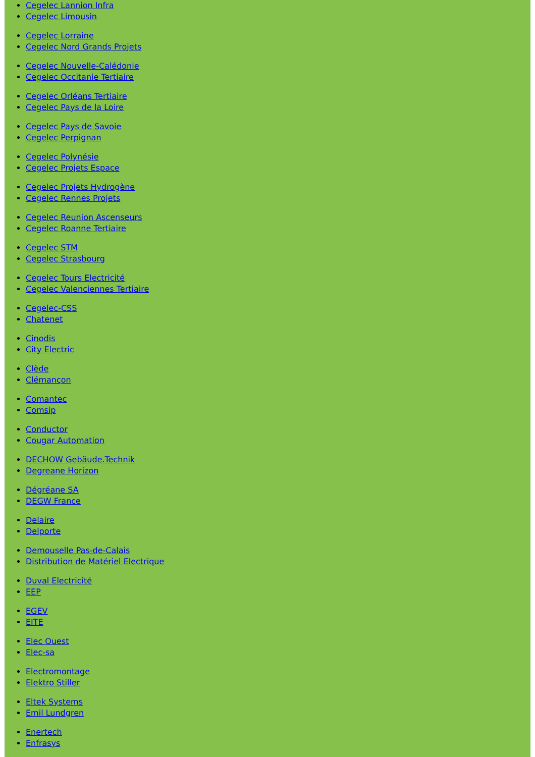Cegelec Lannion Infra
Cegelec Limousin
Cegelec Lorraine
Cegelec Nord Grands Projets
Cegelec Nouvelle-Calédonie
Cegelec Occitanie Tertiaire
Cegelec Orléans Tertiaire
Cegelec Pays de la Loire
Cegelec Pays de Savoie
Cegelec Perpignan
Cegelec Polynésie
Cegelec Projets Espace
Cegelec Projets Hydrogène
Cegelec Rennes Projets
Cegelec Reunion Ascenseurs
Cegelec Roanne Tertiaire
Cegelec STM
Cegelec Strasbourg
Cegelec Tours Electricité
Cegelec Valenciennes Tertiaire
Cegelec-CSS
Chatenet
Cinodis
City Electric
Clède
Clémançon
Comantec
Comsip
Conductor
Cougar Automation
DECHOW Gebäude.Technik
Degreane Horizon
Dégréane SA
DEGW France
Delaire
Delporte
Demouselle Pas-de-Calais
Distribution de Matériel Electrique
Duval Electricité
EEP
EGEV
EITE
Elec Ouest
Elec-sa
Electromontage
Elektro Stiller
Eltek Systems
Emil Lundgren
Enertech
Enfrasys